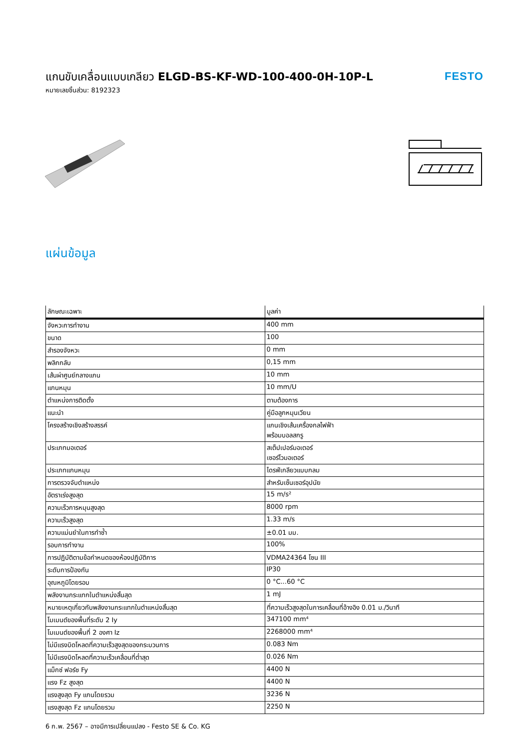แกนขับเคลื่อนแบบเกลียว ELGD-BS-KF-WD-100-400-0H-10P-L
หมายเลขชิ้นส่วน: 8192323
FESTO
แผ่นข้อมูล
| ลักษณะเฉพาะ | มูลค่า |
| --- | --- |
| จังหวะการทำงาน | 400 mm |
| ขนาด | 100 |
| สำรองจังหวะ | 0 mm |
| พลิกกลับ | 0,15 mm |
| เส้นผ่าศูนย์กลางแกน | 10 mm |
| แกนหมุน | 10 mm/U |
| ตำแหน่งการติดตั้ง | ตามต้องการ |
| แนะนำ | คู่มือลูกหมุนเวียน |
| โครงสร้างเชิงสร้างสรรค์ | แกนเชิงเส้นเครื่องกลไฟฟ้า พร้อมบอลสกรู |
| ประเภทมอเตอร์ | สเต็ปเปอร์มอเตอร์ เซอร์โวมอเตอร์ |
| ประเภทแกนหมุน | ไดรฟ์เกลียวแบบกลม |
| การตรวจจับตำแหน่ง | สำหรับเซ็นเซอร์อุปนัย |
| อัตราเร่งสูงสุด | 15 m/s² |
| ความเร็วการหมุนสูงสุด | 8000 rpm |
| ความเร็วสูงสุด | 1.33 m/s |
| ความแม่นยำในการทำซ้ำ | ±0.01 มม. |
| รอบการทำงาน | 100% |
| การปฏิบัติตามข้อกำหนดของห้องปฏิบัติการ | VDMA24364 โซน III |
| ระดับการป้องกัน | IP30 |
| อุณหภูมิโดยรอบ | 0 °C...60 °C |
| พลังงานกระแทกในตำแหน่งสิ้นสุด | 1 mJ |
| หมายเหตุเกี่ยวกับพลังงานกระแทกในตำแหน่งสิ้นสุด | ที่ความเร็วสูงสุดในการเคลื่อนที่อ้างอิง 0.01 ม./วินาที |
| โมเมนต์ของพื้นที่ระดับ 2 Iy | 347100 mm⁴ |
| โมเมนต์ของพื้นที่ 2 องศา Iz | 2268000 mm⁴ |
| ไม่มีแรงบิดโหลดที่ความเร็วสูงสุดของกระบวนการ | 0.083 Nm |
| ไม่มีแรงบิดโหลดที่ความเร็วเคลื่อนที่ต่ำสุด | 0.026 Nm |
| แม็กซ์ ฟอร์ซ Fy | 4400 N |
| แรง Fz สูงสุด | 4400 N |
| แรงสูงสุด Fy แกนโดยรวม | 3236 N |
| แรงสูงสุด Fz แกนโดยรวม | 2250 N |
6 ก.พ. 2567 – อาจมีการเปลี่ยนแปลง - Festo SE & Co. KG